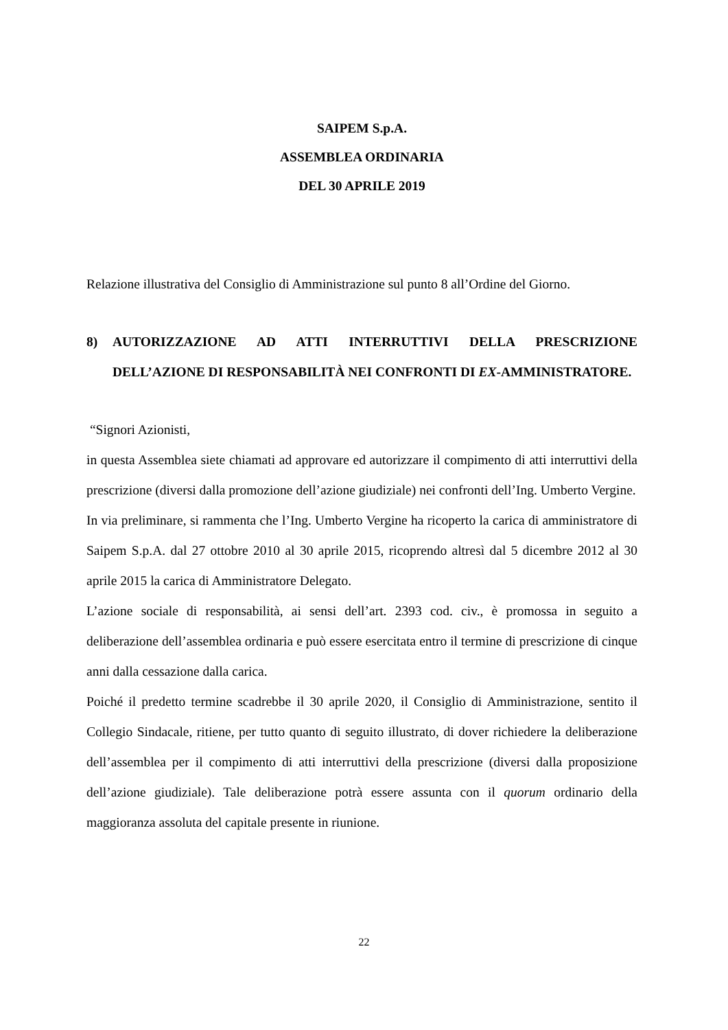SAIPEM S.p.A.
ASSEMBLEA ORDINARIA
DEL 30 APRILE 2019
Relazione illustrativa del Consiglio di Amministrazione sul punto 8 all’Ordine del Giorno.
8) AUTORIZZAZIONE AD ATTI INTERRUTTIVI DELLA PRESCRIZIONE DELL’AZIONE DI RESPONSABILITÀ NEI CONFRONTI DI EX-AMMINISTRATORE.
“Signori Azionisti,
in questa Assemblea siete chiamati ad approvare ed autorizzare il compimento di atti interruttivi della prescrizione (diversi dalla promozione dell’azione giudiziale) nei confronti dell’Ing. Umberto Vergine.
In via preliminare, si rammenta che l’Ing. Umberto Vergine ha ricoperto la carica di amministratore di Saipem S.p.A. dal 27 ottobre 2010 al 30 aprile 2015, ricoprendo altresì dal 5 dicembre 2012 al 30 aprile 2015 la carica di Amministratore Delegato.
L’azione sociale di responsabilità, ai sensi dell’art. 2393 cod. civ., è promossa in seguito a deliberazione dell’assemblea ordinaria e può essere esercitata entro il termine di prescrizione di cinque anni dalla cessazione dalla carica.
Poiché il predetto termine scadrebbe il 30 aprile 2020, il Consiglio di Amministrazione, sentito il Collegio Sindacale, ritiene, per tutto quanto di seguito illustrato, di dover richiedere la deliberazione dell’assemblea per il compimento di atti interruttivi della prescrizione (diversi dalla proposizione dell’azione giudiziale). Tale deliberazione potrà essere assunta con il quorum ordinario della maggioranza assoluta del capitale presente in riunione.
22